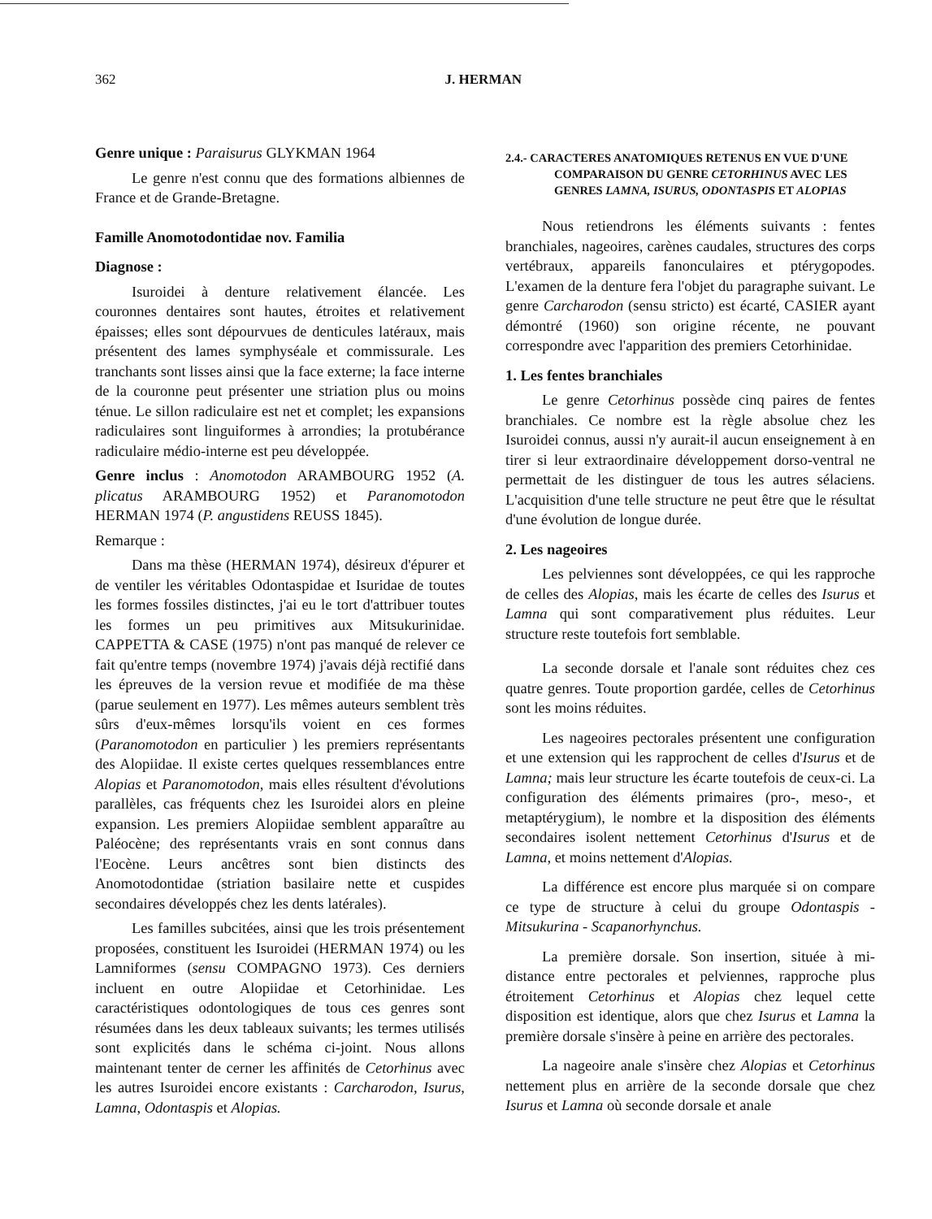362 J. HERMAN
Genre unique : Paraisurus GLYKMAN 1964
Le genre n'est connu que des formations albiennes de France et de Grande-Bretagne.
Famille Anomotodontidae nov. Familia
Diagnose :
Isuroidei à denture relativement élancée. Les couronnes dentaires sont hautes, étroites et relativement épaisses; elles sont dépourvues de denticules latéraux, mais présentent des lames symphyséale et commissurale. Les tranchants sont lisses ainsi que la face externe; la face interne de la couronne peut présenter une striation plus ou moins ténue. Le sillon radiculaire est net et complet; les expansions radiculaires sont linguiformes à arrondies; la protubérance radiculaire médio-interne est peu développée.
Genre inclus : Anomotodon ARAMBOURG 1952 (A. plicatus ARAMBOURG 1952) et Paranomotodon HERMAN 1974 (P. angustidens REUSS 1845).
Remarque :
Dans ma thèse (HERMAN 1974), désireux d'épurer et de ventiler les véritables Odontaspidae et Isuridae de toutes les formes fossiles distinctes, j'ai eu le tort d'attribuer toutes les formes un peu primitives aux Mitsukurinidae. CAPPETTA & CASE (1975) n'ont pas manqué de relever ce fait qu'entre temps (novembre 1974) j'avais déjà rectifié dans les épreuves de la version revue et modifiée de ma thèse (parue seulement en 1977). Les mêmes auteurs semblent très sûrs d'eux-mêmes lorsqu'ils voient en ces formes (Paranomotodon en particulier ) les premiers représentants des Alopiidae. Il existe certes quelques ressemblances entre Alopias et Paranomotodon, mais elles résultent d'évolutions parallèles, cas fréquents chez les Isuroidei alors en pleine expansion. Les premiers Alopiidae semblent apparaître au Paléocène; des représentants vrais en sont connus dans l'Eocène. Leurs ancêtres sont bien distincts des Anomotodontidae (striation basilaire nette et cuspides secondaires développés chez les dents latérales).
Les familles subcitées, ainsi que les trois présentement proposées, constituent les Isuroidei (HERMAN 1974) ou les Lamniformes (sensu COMPAGNO 1973). Ces derniers incluent en outre Alopiidae et Cetorhinidae. Les caractéristiques odontologiques de tous ces genres sont résumées dans les deux tableaux suivants; les termes utilisés sont explicités dans le schéma ci-joint. Nous allons maintenant tenter de cerner les affinités de Cetorhinus avec les autres Isuroidei encore existants : Carcharodon, Isurus, Lamna, Odontaspis et Alopias.
2.4.- CARACTERES ANATOMIQUES RETENUS EN VUE D'UNE COMPARAISON DU GENRE CETORHINUS AVEC LES GENRES LAMNA, ISURUS, ODONTASPIS ET ALOPIAS
Nous retiendrons les éléments suivants : fentes branchiales, nageoires, carènes caudales, structures des corps vertébraux, appareils fanonculaires et ptérygopodes. L'examen de la denture fera l'objet du paragraphe suivant. Le genre Carcharodon (sensu stricto) est écarté, CASIER ayant démontré (1960) son origine récente, ne pouvant correspondre avec l'apparition des premiers Cetorhinidae.
1. Les fentes branchiales
Le genre Cetorhinus possède cinq paires de fentes branchiales. Ce nombre est la règle absolue chez les Isuroidei connus, aussi n'y aurait-il aucun enseignement à en tirer si leur extraordinaire développement dorso-ventral ne permettait de les distinguer de tous les autres sélaciens. L'acquisition d'une telle structure ne peut être que le résultat d'une évolution de longue durée.
2. Les nageoires
Les pelviennes sont développées, ce qui les rapproche de celles des Alopias, mais les écarte de celles des Isurus et Lamna qui sont comparativement plus réduites. Leur structure reste toutefois fort semblable.
La seconde dorsale et l'anale sont réduites chez ces quatre genres. Toute proportion gardée, celles de Cetorhinus sont les moins réduites.
Les nageoires pectorales présentent une configuration et une extension qui les rapprochent de celles d'Isurus et de Lamna; mais leur structure les écarte toutefois de ceux-ci. La configuration des éléments primaires (pro-, meso-, et metaptérygium), le nombre et la disposition des éléments secondaires isolent nettement Cetorhinus d'Isurus et de Lamna, et moins nettement d'Alopias.
La différence est encore plus marquée si on compare ce type de structure à celui du groupe Odontaspis - Mitsukurina - Scapanorhynchus.
La première dorsale. Son insertion, située à mi-distance entre pectorales et pelviennes, rapproche plus étroitement Cetorhinus et Alopias chez lequel cette disposition est identique, alors que chez Isurus et Lamna la première dorsale s'insère à peine en arrière des pectorales.
La nageoire anale s'insère chez Alopias et Cetorhinus nettement plus en arrière de la seconde dorsale que chez Isurus et Lamna où seconde dorsale et anale